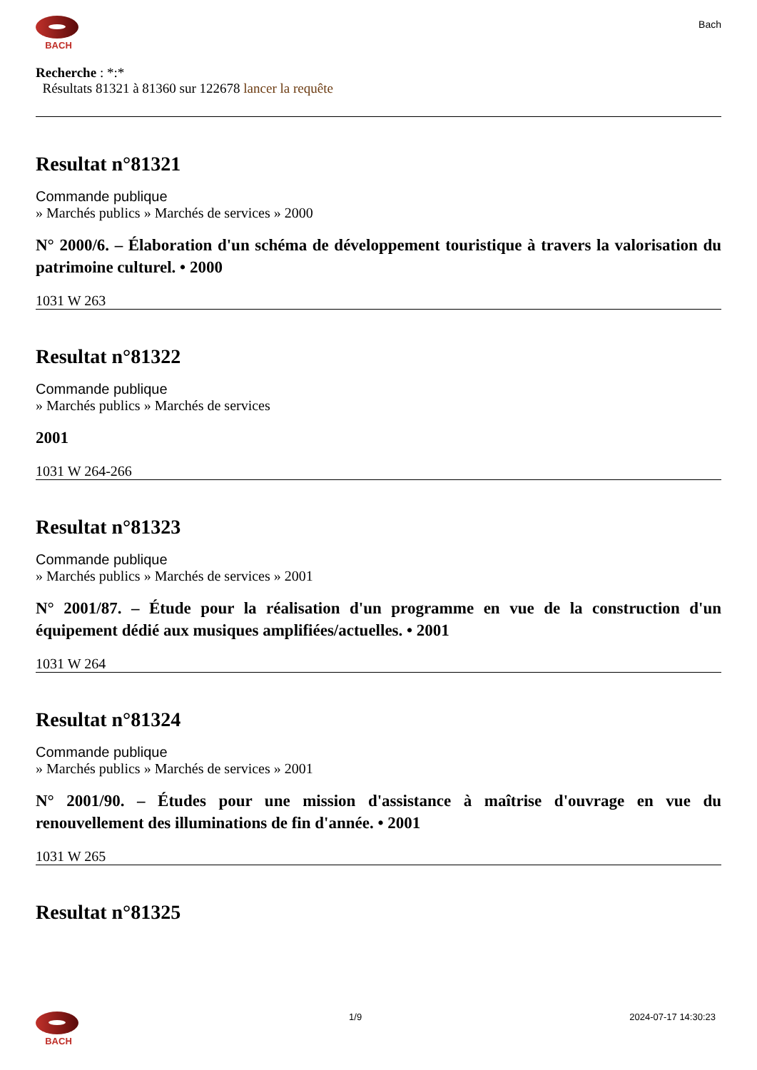BACH
Bach
Recherche : *:*
Résultats 81321 à 81360 sur 122678 lancer la requête
Resultat n°81321
Commande publique
» Marchés publics » Marchés de services » 2000
N° 2000/6. – Élaboration d'un schéma de développement touristique à travers la valorisation du patrimoine culturel. • 2000
1031 W 263
Resultat n°81322
Commande publique
» Marchés publics » Marchés de services
2001
1031 W 264-266
Resultat n°81323
Commande publique
» Marchés publics » Marchés de services » 2001
N° 2001/87. – Étude pour la réalisation d'un programme en vue de la construction d'un équipement dédié aux musiques amplifiées/actuelles. • 2001
1031 W 264
Resultat n°81324
Commande publique
» Marchés publics » Marchés de services » 2001
N° 2001/90. – Études pour une mission d'assistance à maîtrise d'ouvrage en vue du renouvellement des illuminations de fin d'année. • 2001
1031 W 265
Resultat n°81325
BACH 1/9 2024-07-17 14:30:23